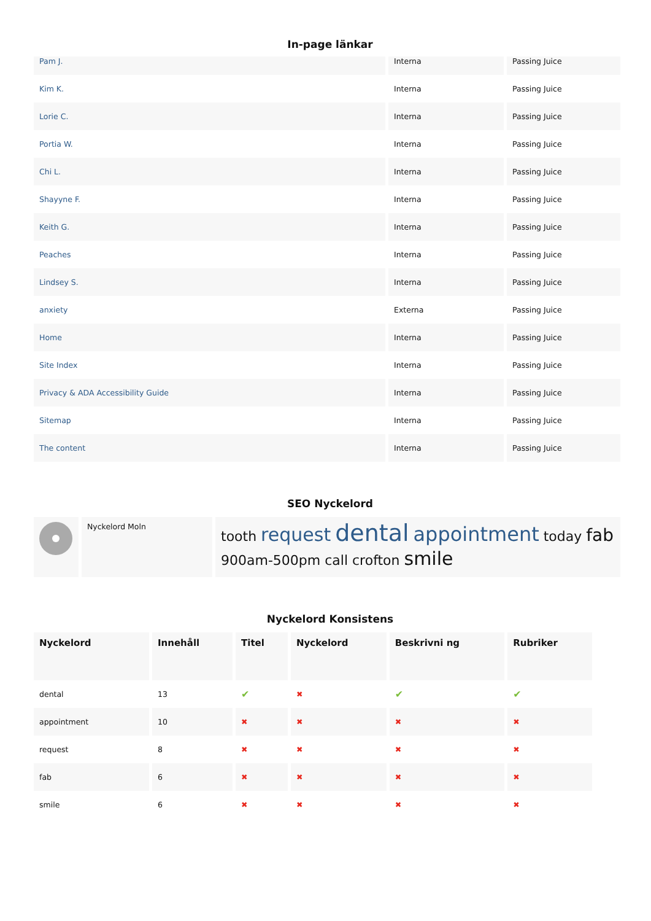In-page länkar
| Pam J. | Interna | Passing Juice |
| Kim K. | Interna | Passing Juice |
| Lorie C. | Interna | Passing Juice |
| Portia W. | Interna | Passing Juice |
| Chi L. | Interna | Passing Juice |
| Shayyne F. | Interna | Passing Juice |
| Keith G. | Interna | Passing Juice |
| Peaches | Interna | Passing Juice |
| Lindsey S. | Interna | Passing Juice |
| anxiety | Externa | Passing Juice |
| Home | Interna | Passing Juice |
| Site Index | Interna | Passing Juice |
| Privacy & ADA Accessibility Guide | Interna | Passing Juice |
| Sitemap | Interna | Passing Juice |
| The content | Interna | Passing Juice |
SEO Nyckelord
| | Nyckelord Moln | tooth request dental appointment today fab 900am-500pm call crofton smile |
Nyckelord Konsistens
| Nyckelord | Innehåll | Titel | Nyckelord | Beskrivni ng | Rubriker |
| --- | --- | --- | --- | --- | --- |
| dental | 13 | ✔ | ✖ | ✔ | ✔ |
| appointment | 10 | ✖ | ✖ | ✖ | ✖ |
| request | 8 | ✖ | ✖ | ✖ | ✖ |
| fab | 6 | ✖ | ✖ | ✖ | ✖ |
| smile | 6 | ✖ | ✖ | ✖ | ✖ |